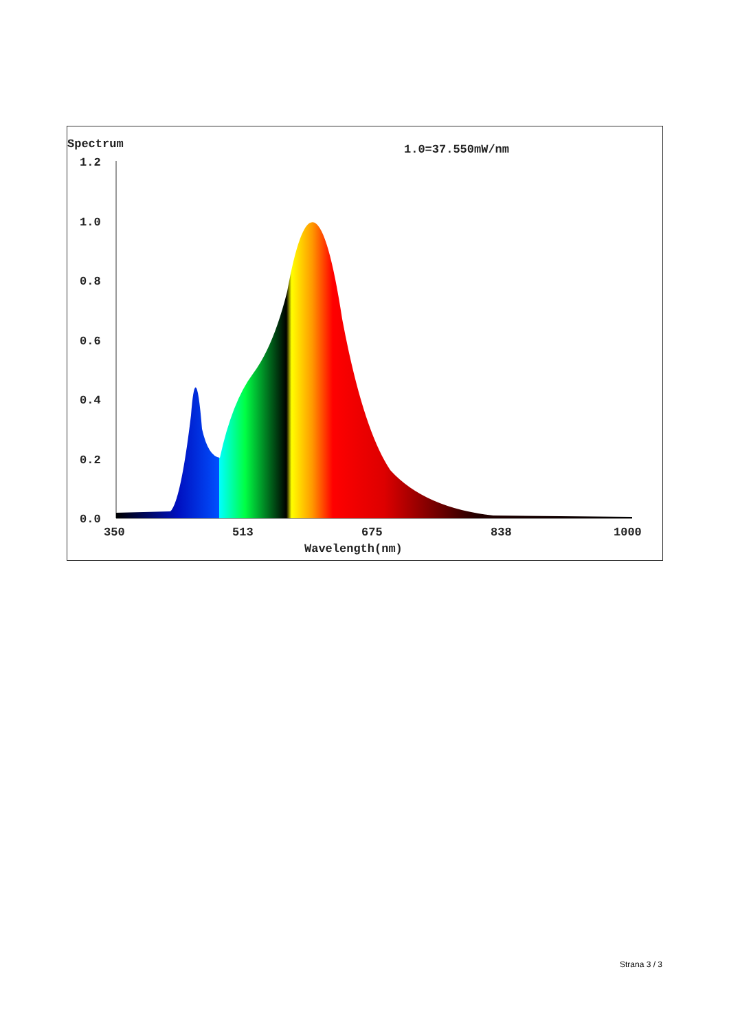Spectrum 1.0=37.550mW/nm
1.2
1.0
0.8
0.6
0.4
0.2
0.0
350
513
675
838
1000
Wavelength(nm)
Strana 3 / 3